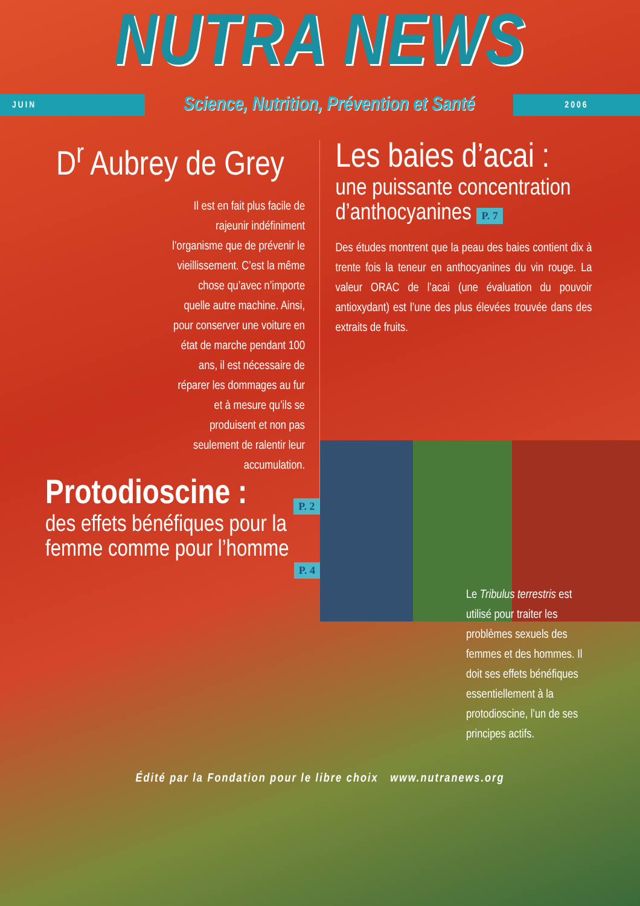NUTRA NEWS
JUIN
Science, Nutrition, Prévention et Santé
2006
D<sup>r</sup> Aubrey de Grey
Il est en fait plus facile de rajeunir indéfiniment l’organisme que de prévenir le vieillissement. C’est la même chose qu’avec n’importe quelle autre machine. Ainsi, pour conserver une voiture en état de marche pendant 100 ans, il est nécessaire de réparer les dommages au fur et à mesure qu’ils se produisent et non pas seulement de ralentir leur accumulation.
P. 2
Les baies d’acai :
une puissante concentration d’anthocyanines P. 7
Des études montrent que la peau des baies contient dix à trente fois la teneur en anthocyanines du vin rouge. La valeur ORAC de l’acai (une évaluation du pouvoir antioxydant) est l’une des plus élevées trouvée dans des extraits de fruits.
Protodioscine :
des effets bénéfiques pour la femme comme pour l’homme
P. 4
Le Tribulus terrestris est utilisé pour traiter les problèmes sexuels des femmes et des hommes. Il doit ses effets bénéfiques essentiellement à la protodioscine, l’un de ses principes actifs.
Édité par la Fondation pour le libre choix www.nutranews.org